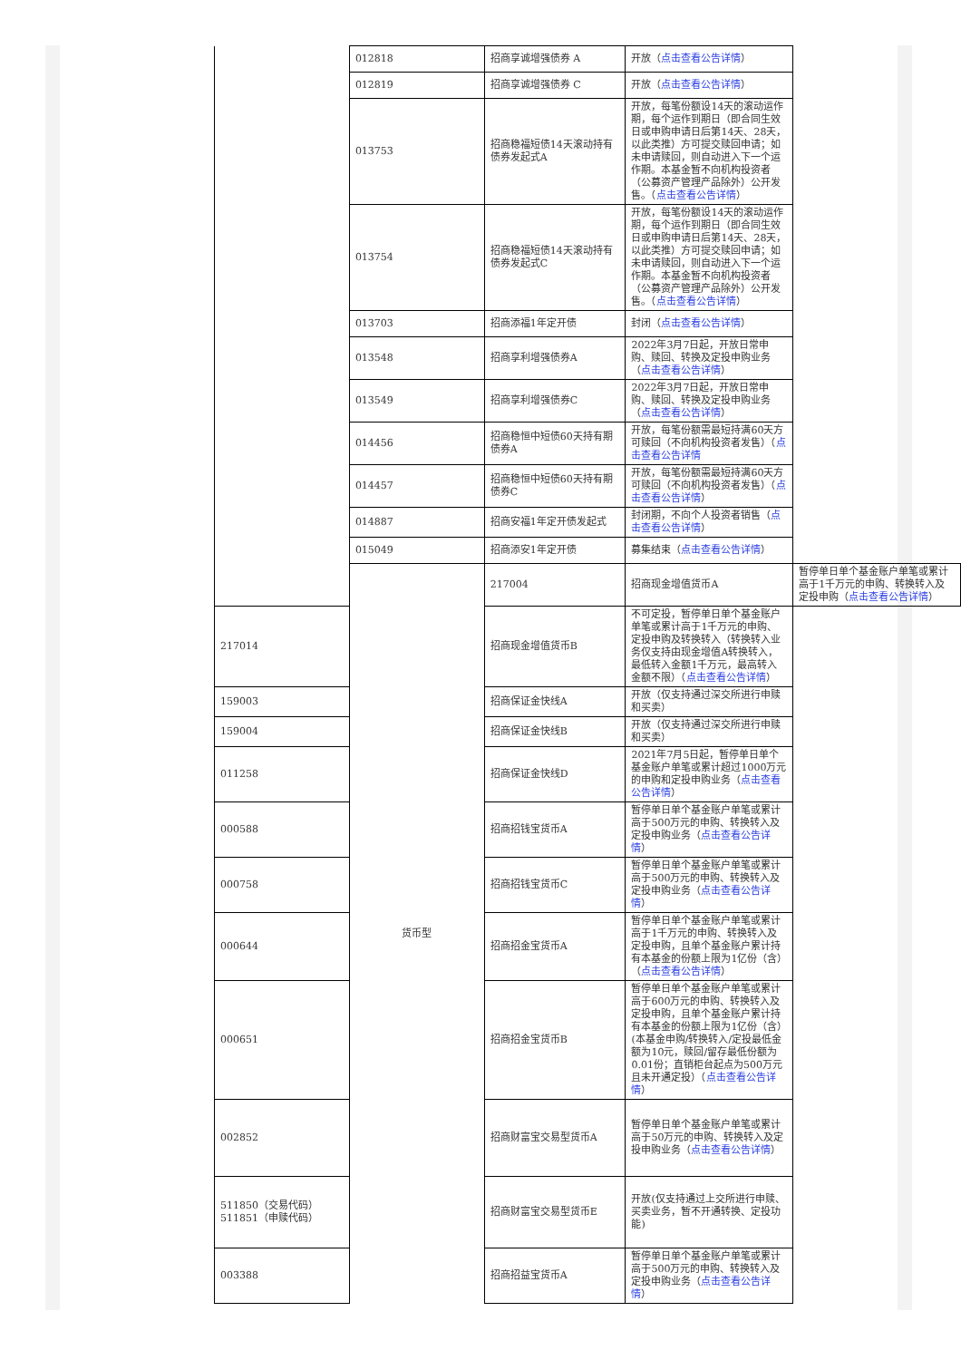| | 012818 | 招商享诚增强债券 A | 开放（ 点击查看公告详情 ） | |
| | 012819 | 招商享诚增强债券 C | 开放（ 点击查看公告详情 ） | |
| | 013753 | 招商稳福短债14天滚动持有债券发起式A | 开放，每笔份额设14天的滚动运作期，每个运作到期日（即合同生效日或申购申请日后第14天、28天，以此类推）方可提交赎回申请；如未申请赎回，则自动进入下一个运作期。本基金暂不向机构投资者（公募资产管理产品除外）公开发售。（ 点击查看公告详情 ） | |
| | 013754 | 招商稳福短债14天滚动持有债券发起式C | 开放，每笔份额设14天的滚动运作期，每个运作到期日（即合同生效日或申购申请日后第14天、28天，以此类推）方可提交赎回申请；如未申请赎回，则自动进入下一个运作期。本基金暂不向机构投资者（公募资产管理产品除外）公开发售。（ 点击查看公告详情 ） | |
| | 013703 | 招商添福1年定开债 | 封闭（ 点击查看公告详情 ） | |
| | 013548 | 招商享利增强债券A | 2022年3月7日起，开放日常申购、赎回、转换及定投申购业务（ 点击查看公告详情 ） | |
| | 013549 | 招商享利增强债券C | 2022年3月7日起，开放日常申购、赎回、转换及定投申购业务（ 点击查看公告详情 ） | |
| | 014456 | 招商稳恒中短债60天持有期债券A | 开放，每笔份额需最短持满60天方可赎回（不向机构投资者发售）（ 点击查看公告详情 | |
| | 014457 | 招商稳恒中短债60天持有期债券C | 开放，每笔份额需最短持满60天方可赎回（不向机构投资者发售）（ 点击查看公告详情 ） | |
| | 014887 | 招商安福1年定开债发起式 | 封闭期，不向个人投资者销售（ 点击查看公告详情 ） | |
| | 015049 | 招商添安1年定开债 | 募集结束（ 点击查看公告详情 ） | |
| | 货币型 | 217004 | 招商现金增值货币A | 暂停单日单个基金账户单笔或累计高于1千万元的申购、转换转入及定投申购（ 点击查看公告详情 ） |
| 217014 | | 招商现金增值货币B | 不可定投，暂停单日单个基金账户单笔或累计高于1千万元的申购、定投申购及转换转入（转换转入业务仅支持由现金增值A转换转入，最低转入金额1千万元，最高转入金额不限）（ 点击查看公告详情 ） | |
| 159003 | | 招商保证金快线A | 开放（仅支持通过深交所进行申赎和买卖） | |
| 159004 | | 招商保证金快线B | 开放（仅支持通过深交所进行申赎和买卖） | |
| 011258 | | 招商保证金快线D | 2021年7月5日起，暂停单日单个基金账户单笔或累计超过1000万元的申购和定投申购业务（ 点击查看公告详情 ） | |
| 000588 | | 招商招钱宝货币A | 暂停单日单个基金账户单笔或累计高于500万元的申购、转换转入及定投申购业务（ 点击查看公告详情 ） | |
| 000758 | | 招商招钱宝货币C | 暂停单日单个基金账户单笔或累计高于500万元的申购、转换转入及定投申购业务（ 点击查看公告详情 ） | |
| 000644 | | 招商招金宝货币A | 暂停单日单个基金账户单笔或累计高于1千万元的申购、转换转入及定投申购，且单个基金账户累计持有本基金的份额上限为1亿份（含）（ 点击查看公告详情 ） | |
| 000651 | | 招商招金宝货币B | 暂停单日单个基金账户单笔或累计高于600万元的申购、转换转入及定投申购，且单个基金账户累计持有本基金的份额上限为1亿份（含）(本基金申购/转换转入/定投最低金额为10元，赎回/留存最低份额为0.01份；直销柜台起点为500万元且未开通定投）（ 点击查看公告详情 ） | |
| 002852 | | 招商财富宝交易型货币A | 暂停单日单个基金账户单笔或累计高于50万元的申购、转换转入及定投申购业务（ 点击查看公告详情 ） | |
| 511850（交易代码） 511851（申赎代码） | | 招商财富宝交易型货币E | 开放(仅支持通过上交所进行申赎、买卖业务，暂不开通转换、定投功能) | |
| 003388 | | 招商招益宝货币A | 暂停单日单个基金账户单笔或累计高于500万元的申购、转换转入及定投申购业务（ 点击查看公告详情 ） | |